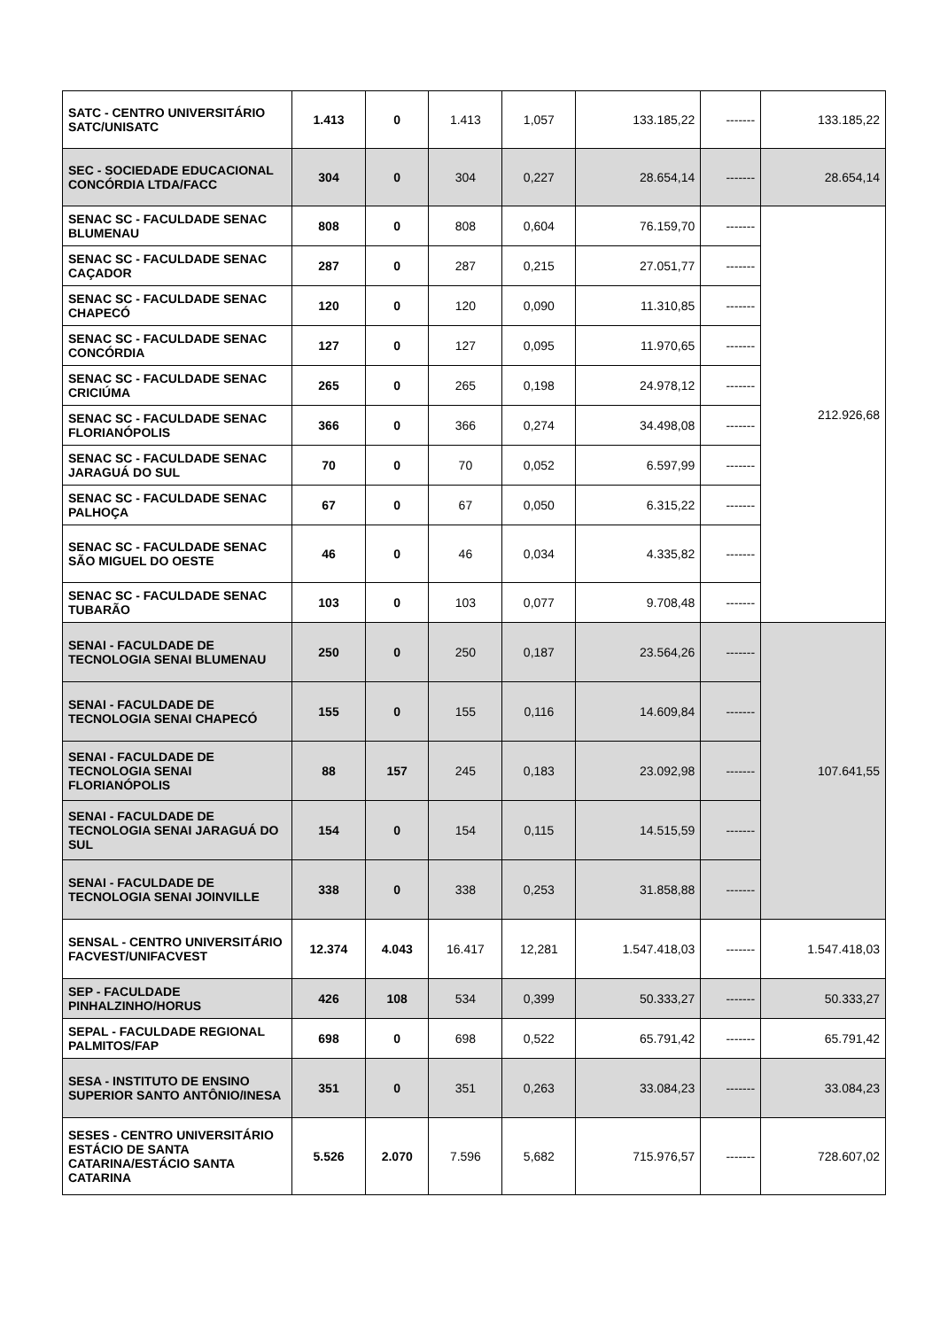| SATC - CENTRO UNIVERSITÁRIO SATC/UNISATC | 1.413 | 0 | 1.413 | 1,057 | 133.185,22 | ------- | 133.185,22 |
| SEC - SOCIEDADE EDUCACIONAL CONCÓRDIA LTDA/FACC | 304 | 0 | 304 | 0,227 | 28.654,14 | ------- | 28.654,14 |
| SENAC SC - FACULDADE SENAC BLUMENAU | 808 | 0 | 808 | 0,604 | 76.159,70 | ------- | 212.926,68 |
| SENAC SC - FACULDADE SENAC CAÇADOR | 287 | 0 | 287 | 0,215 | 27.051,77 | ------- | |
| SENAC SC - FACULDADE SENAC CHAPECÓ | 120 | 0 | 120 | 0,090 | 11.310,85 | ------- | |
| SENAC SC - FACULDADE SENAC CONCÓRDIA | 127 | 0 | 127 | 0,095 | 11.970,65 | ------- | |
| SENAC SC - FACULDADE SENAC CRICIÚMA | 265 | 0 | 265 | 0,198 | 24.978,12 | ------- | |
| SENAC SC - FACULDADE SENAC FLORIANÓPOLIS | 366 | 0 | 366 | 0,274 | 34.498,08 | ------- | |
| SENAC SC - FACULDADE SENAC JARAGUÁ DO SUL | 70 | 0 | 70 | 0,052 | 6.597,99 | ------- | |
| SENAC SC - FACULDADE SENAC PALHOÇA | 67 | 0 | 67 | 0,050 | 6.315,22 | ------- | |
| SENAC SC - FACULDADE SENAC SÃO MIGUEL DO OESTE | 46 | 0 | 46 | 0,034 | 4.335,82 | ------- | |
| SENAC SC - FACULDADE SENAC TUBARÃO | 103 | 0 | 103 | 0,077 | 9.708,48 | ------- | |
| SENAI - FACULDADE DE TECNOLOGIA SENAI BLUMENAU | 250 | 0 | 250 | 0,187 | 23.564,26 | ------- | 107.641,55 |
| SENAI - FACULDADE DE TECNOLOGIA SENAI CHAPECÓ | 155 | 0 | 155 | 0,116 | 14.609,84 | ------- | |
| SENAI - FACULDADE DE TECNOLOGIA SENAI FLORIANÓPOLIS | 88 | 157 | 245 | 0,183 | 23.092,98 | ------- | |
| SENAI - FACULDADE DE TECNOLOGIA SENAI JARAGUÁ DO SUL | 154 | 0 | 154 | 0,115 | 14.515,59 | ------- | |
| SENAI - FACULDADE DE TECNOLOGIA SENAI JOINVILLE | 338 | 0 | 338 | 0,253 | 31.858,88 | ------- | |
| SENSAL - CENTRO UNIVERSITÁRIO FACVEST/UNIFACVEST | 12.374 | 4.043 | 16.417 | 12,281 | 1.547.418,03 | ------- | 1.547.418,03 |
| SEP - FACULDADE PINHALZINHO/HORUS | 426 | 108 | 534 | 0,399 | 50.333,27 | ------- | 50.333,27 |
| SEPAL - FACULDADE REGIONAL PALMITOS/FAP | 698 | 0 | 698 | 0,522 | 65.791,42 | ------- | 65.791,42 |
| SESA - INSTITUTO DE ENSINO SUPERIOR SANTO ANTÔNIO/INESA | 351 | 0 | 351 | 0,263 | 33.084,23 | ------- | 33.084,23 |
| SESES - CENTRO UNIVERSITÁRIO ESTÁCIO DE SANTA CATARINA/ESTÁCIO SANTA CATARINA | 5.526 | 2.070 | 7.596 | 5,682 | 715.976,57 | ------- | 728.607,02 |